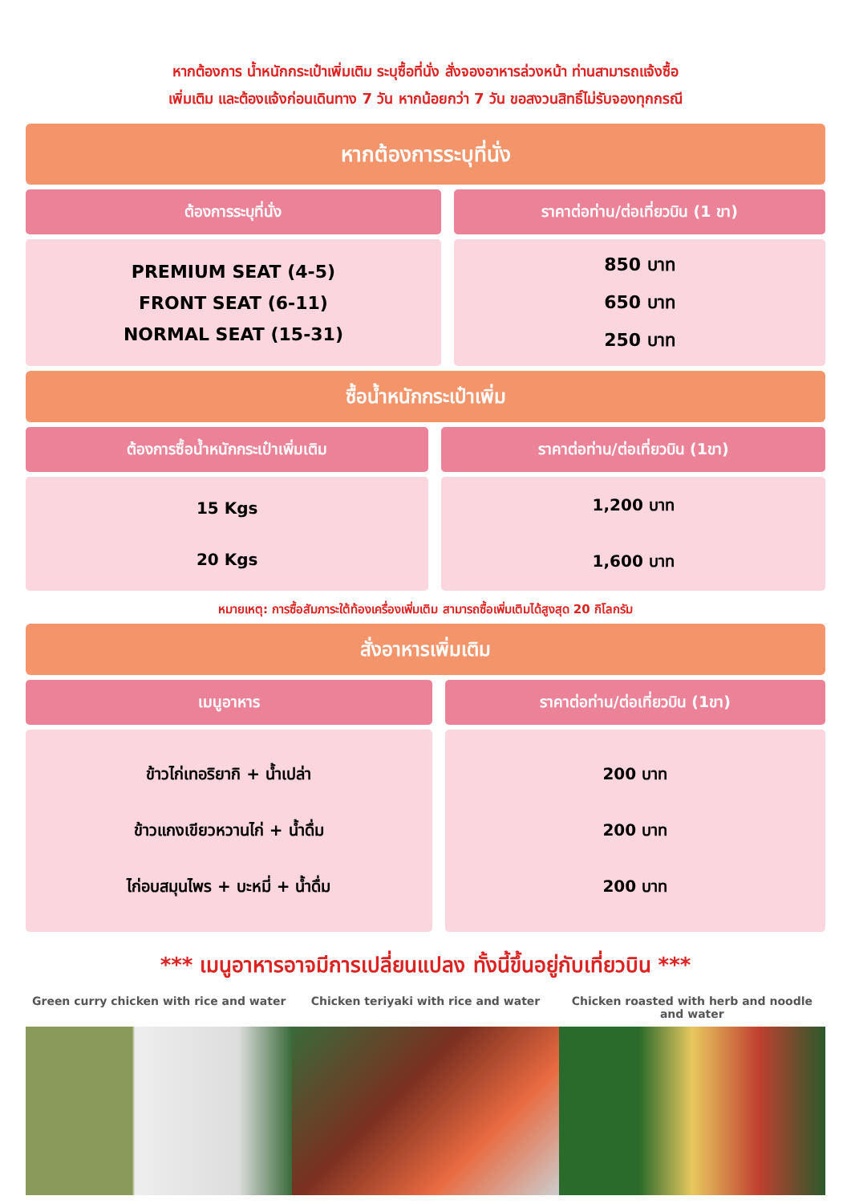หากต้องการ น้ำหนักกระเป๋าเพิ่มเติม ระบุซื้อที่นั่ง สั่งจองอาหารล่วงหน้า ท่านสามารถแจ้งซื้อ
เพิ่มเติม และต้องแจ้งก่อนเดินทาง 7 วัน หากน้อยกว่า 7 วัน ขอสงวนสิทธิ์ไม่รับจองทุกกรณี
หากต้องการระบุที่นั่ง
| ต้องการระบุที่นั่ง | ราคาต่อท่าน/ต่อเที่ยวบิน (1 ขา) |
| --- | --- |
| PREMIUM SEAT (4-5) FRONT SEAT (6-11) NORMAL SEAT (15-31) | 850 บาท 650 บาท 250 บาท |
ซื้อน้ำหนักกระเป๋าเพิ่ม
| ต้องการซื้อน้ำหนักกระเป๋าเพิ่มเติม | ราคาต่อท่าน/ต่อเที่ยวบิน (1ขา) |
| --- | --- |
| 15 Kgs 20 Kgs | 1,200 บาท 1,600 บาท |
หมายเหตุ: การซื้อสัมภาระใต้ท้องเครื่องเพิ่มเติม สามารถซื้อเพิ่มเติมได้สูงสุด 20 กิโลกรัม
สั่งอาหารเพิ่มเติม
| เมนูอาหาร | ราคาต่อท่าน/ต่อเที่ยวบิน (1ขา) |
| --- | --- |
| ข้าวไก่เทอริยากิ + น้ำเปล่า ข้าวแกงเขียวหวานไก่ + น้ำดื่ม ไก่อบสมุนไพร + บะหมี่ + น้ำดื่ม | 200 บาท 200 บาท 200 บาท |
*** เมนูอาหารอาจมีการเปลี่ยนแปลง ทั้งนี้ขึ้นอยู่กับเที่ยวบิน ***
Green curry chicken with rice and water
Chicken teriyaki with rice and water
Chicken roasted with herb and noodle and water